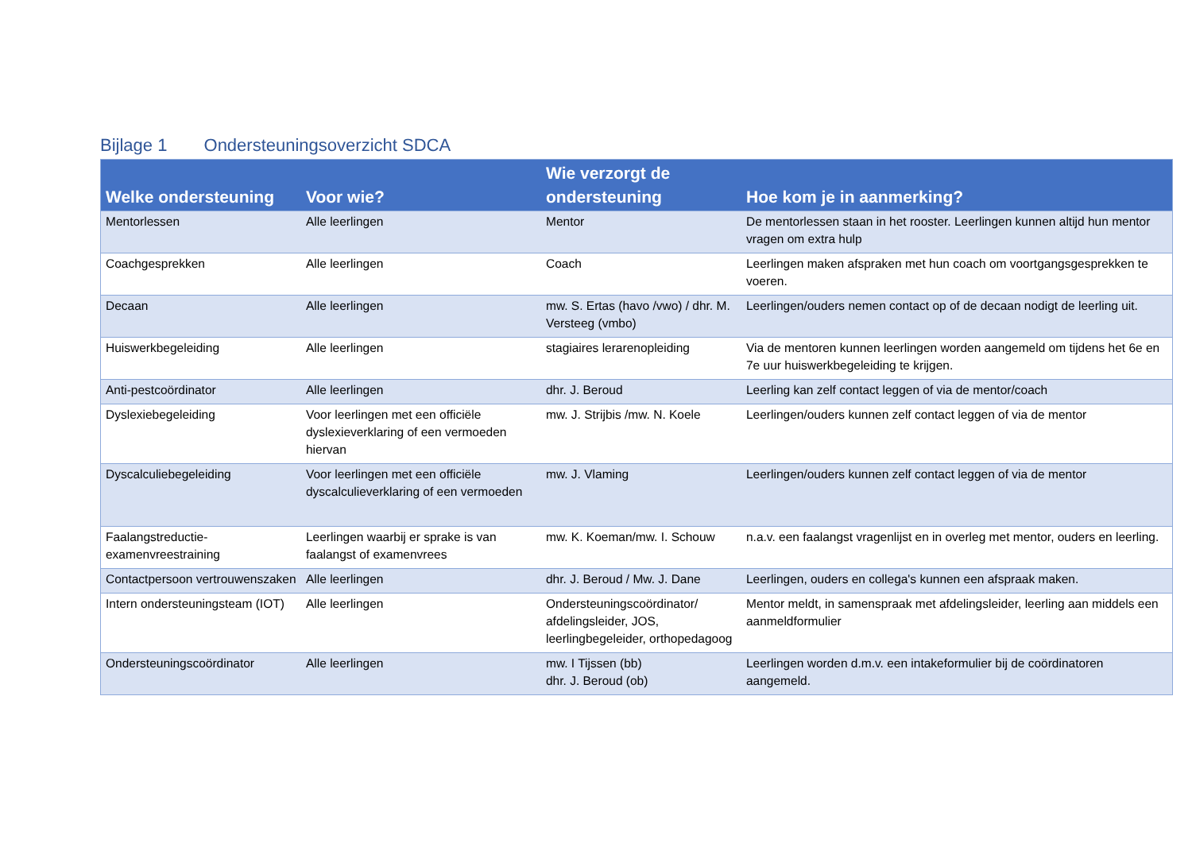Bijlage 1 Ondersteuningsoverzicht SDCA
| Welke ondersteuning | Voor wie? | Wie verzorgt de ondersteuning | Hoe kom je in aanmerking? |
| --- | --- | --- | --- |
| Mentorlessen | Alle leerlingen | Mentor | De mentorlessen staan in het rooster. Leerlingen kunnen altijd hun mentor vragen om extra hulp |
| Coachgesprekken | Alle leerlingen | Coach | Leerlingen maken afspraken met hun coach om voortgangsgesprekken te voeren. |
| Decaan | Alle leerlingen | mw. S. Ertas (havo /vwo) / dhr. M. Versteeg (vmbo) | Leerlingen/ouders nemen contact op of de decaan nodigt de leerling uit. |
| Huiswerkbegeleiding | Alle leerlingen | stagiaires lerarenopleiding | Via de mentoren kunnen leerlingen worden aangemeld om tijdens het 6e en 7e uur huiswerkbegeleiding te krijgen. |
| Anti-pestcoördinator | Alle leerlingen | dhr. J. Beroud | Leerling kan zelf contact leggen of via de mentor/coach |
| Dyslexiebegeleiding | Voor leerlingen met een officiële dyslexieverklaring of een vermoeden hiervan | mw. J. Strijbis /mw. N. Koele | Leerlingen/ouders kunnen zelf contact leggen of via de mentor |
| Dyscalculiebegeleiding | Voor leerlingen met een officiële dyscalculieverklaring of een vermoeden | mw. J. Vlaming | Leerlingen/ouders kunnen zelf contact leggen of via de mentor |
| Faalangstreductie-examenvreestraining | Leerlingen waarbij er sprake is van faalangst of examenvrees | mw. K. Koeman/mw. I. Schouw | n.a.v. een faalangst vragenlijst en in overleg met mentor, ouders en leerling. |
| Contactpersoon vertrouwenszaken | Alle leerlingen | dhr. J. Beroud / Mw. J. Dane | Leerlingen, ouders en collega's kunnen een afspraak maken. |
| Intern ondersteuningsteam (IOT) | Alle leerlingen | Ondersteuningscoördinator/ afdelingsleider, JOS, leerlingbegeleider, orthopedagoog | Mentor meldt, in samenspraak met afdelingsleider, leerling aan middels een aanmeldformulier |
| Ondersteuningscoördinator | Alle leerlingen | mw. I Tijssen (bb) dhr. J. Beroud (ob) | Leerlingen worden d.m.v. een intakeformulier bij de coördinatoren aangemeld. |